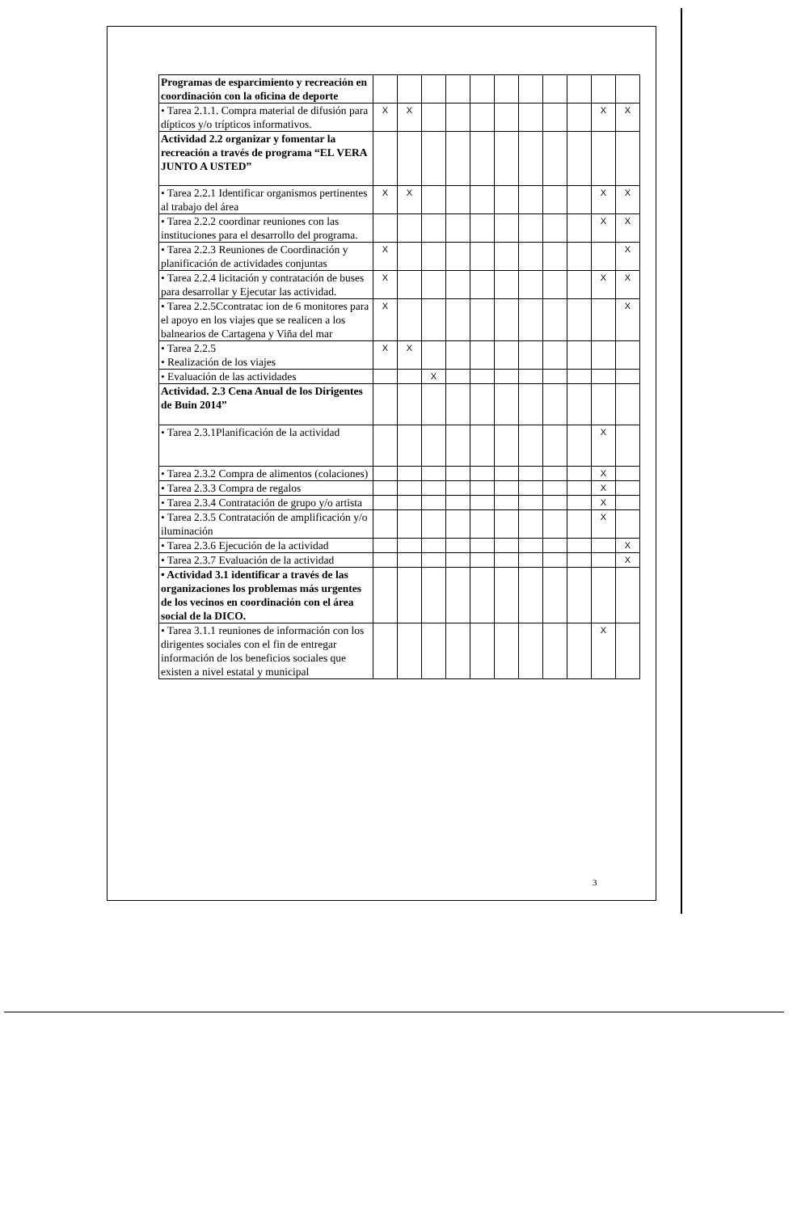| Programas de esparcimiento y recreación en coordinación con la oficina de deporte | | | | | | | | | | | |
| • Tarea 2.1.1. Compra material de difusión para dípticos y/o trípticos informativos. | X | X | | | | | | | | X | X |
| Actividad 2.2 organizar y fomentar la recreación a través de programa “EL VERA JUNTO A USTED” | | | | | | | | | | | |
| • Tarea 2.2.1 Identificar organismos pertinentes al trabajo del área | X | X | | | | | | | | X | X |
| • Tarea 2.2.2 coordinar reuniones con las instituciones para el desarrollo del programa. | | | | | | | | | | X | X |
| • Tarea 2.2.3 Reuniones de Coordinación y planificación de actividades conjuntas | X | | | | | | | | | | X |
| • Tarea 2.2.4 licitación y contratación de buses para desarrollar y Ejecutar las actividad. | X | | | | | | | | | X | X |
| • Tarea 2.2.5Ccontratac ion de 6 monitores para el apoyo en los viajes que se realicen a los balnearios de Cartagena y Viña del mar | X | | | | | | | | | | X |
| • Tarea 2.2.5 • Realización de los viajes | X | X | | | | | | | | | |
| • Evaluación de las actividades | | | X | | | | | | | | |
| Actividad. 2.3 Cena Anual de los Dirigentes de Buin 2014” | | | | | | | | | | | |
| • Tarea 2.3.1Planificación de la actividad | | | | | | | | | | X | |
| • Tarea 2.3.2 Compra de alimentos (colaciones) | | | | | | | | | | X | |
| • Tarea 2.3.3 Compra de regalos | | | | | | | | | | X | |
| • Tarea 2.3.4 Contratación de grupo y/o artista | | | | | | | | | | X | |
| • Tarea 2.3.5 Contratación de amplificación y/o iluminación | | | | | | | | | | X | |
| • Tarea 2.3.6 Ejecución de la actividad | | | | | | | | | | | X |
| • Tarea 2.3.7 Evaluación de la actividad | | | | | | | | | | | X |
| • Actividad 3.1 identificar a través de las organizaciones los problemas más urgentes de los vecinos en coordinación con el área social de la DICO. | | | | | | | | | | | |
| • Tarea 3.1.1 reuniones de información con los dirigentes sociales con el fin de entregar información de los beneficios sociales que existen a nivel estatal y municipal | | | | | | | | | | X | |
3